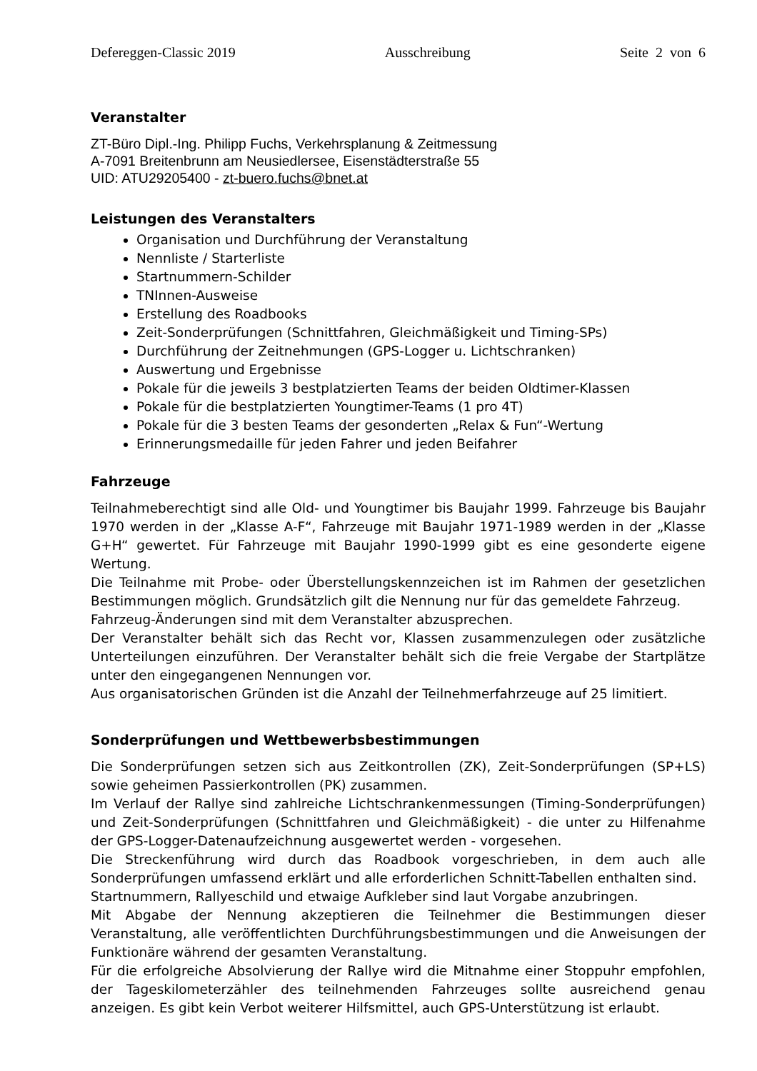Defereggen-Classic 2019 Ausschreibung Seite 2 von 6
Veranstalter
ZT-Büro Dipl.-Ing. Philipp Fuchs, Verkehrsplanung & Zeitmessung
A-7091 Breitenbrunn am Neusiedlersee, Eisenstädterstraße 55
UID: ATU29205400 - zt-buero.fuchs@bnet.at
Leistungen des Veranstalters
Organisation und Durchführung der Veranstaltung
Nennliste / Starterliste
Startnummern-Schilder
TNInnen-Ausweise
Erstellung des Roadbooks
Zeit-Sonderprüfungen (Schnittfahren, Gleichmäßigkeit und Timing-SPs)
Durchführung der Zeitnehmungen (GPS-Logger u. Lichtschranken)
Auswertung und Ergebnisse
Pokale für die jeweils 3 bestplatzierten Teams der beiden Oldtimer-Klassen
Pokale für die bestplatzierten Youngtimer-Teams (1 pro 4T)
Pokale für die 3 besten Teams der gesonderten „Relax & Fun“-Wertung
Erinnerungsmedaille für jeden Fahrer und jeden Beifahrer
Fahrzeuge
Teilnahmeberechtigt sind alle Old- und Youngtimer bis Baujahr 1999. Fahrzeuge bis Baujahr 1970 werden in der „Klasse A-F“, Fahrzeuge mit Baujahr 1971-1989 werden in der „Klasse G+H“ gewertet. Für Fahrzeuge mit Baujahr 1990-1999 gibt es eine gesonderte eigene Wertung.
Die Teilnahme mit Probe- oder Überstellungskennzeichen ist im Rahmen der gesetzlichen Bestimmungen möglich. Grundsätzlich gilt die Nennung nur für das gemeldete Fahrzeug.
Fahrzeug-Änderungen sind mit dem Veranstalter abzusprechen.
Der Veranstalter behält sich das Recht vor, Klassen zusammenzulegen oder zusätzliche Unterteilungen einzuführen. Der Veranstalter behält sich die freie Vergabe der Startplätze unter den eingegangenen Nennungen vor.
Aus organisatorischen Gründen ist die Anzahl der Teilnehmerfahrzeuge auf 25 limitiert.
Sonderprüfungen und Wettbewerbsbestimmungen
Die Sonderprüfungen setzen sich aus Zeitkontrollen (ZK), Zeit-Sonderprüfungen (SP+LS) sowie geheimen Passierkontrollen (PK) zusammen.
Im Verlauf der Rallye sind zahlreiche Lichtschrankenmessungen (Timing-Sonderprüfungen) und Zeit-Sonderprüfungen (Schnittfahren und Gleichmäßigkeit) - die unter zu Hilfenahme der GPS-Logger-Datenaufzeichnung ausgewertet werden - vorgesehen.
Die Streckenführung wird durch das Roadbook vorgeschrieben, in dem auch alle Sonderprüfungen umfassend erklärt und alle erforderlichen Schnitt-Tabellen enthalten sind.
Startnummern, Rallyeschild und etwaige Aufkleber sind laut Vorgabe anzubringen.
Mit Abgabe der Nennung akzeptieren die Teilnehmer die Bestimmungen dieser Veranstaltung, alle veröffentlichten Durchführungsbestimmungen und die Anweisungen der Funktionäre während der gesamten Veranstaltung.
Für die erfolgreiche Absolvierung der Rallye wird die Mitnahme einer Stoppuhr empfohlen, der Tageskilometerzähler des teilnehmenden Fahrzeuges sollte ausreichend genau anzeigen. Es gibt kein Verbot weiterer Hilfsmittel, auch GPS-Unterstützung ist erlaubt.